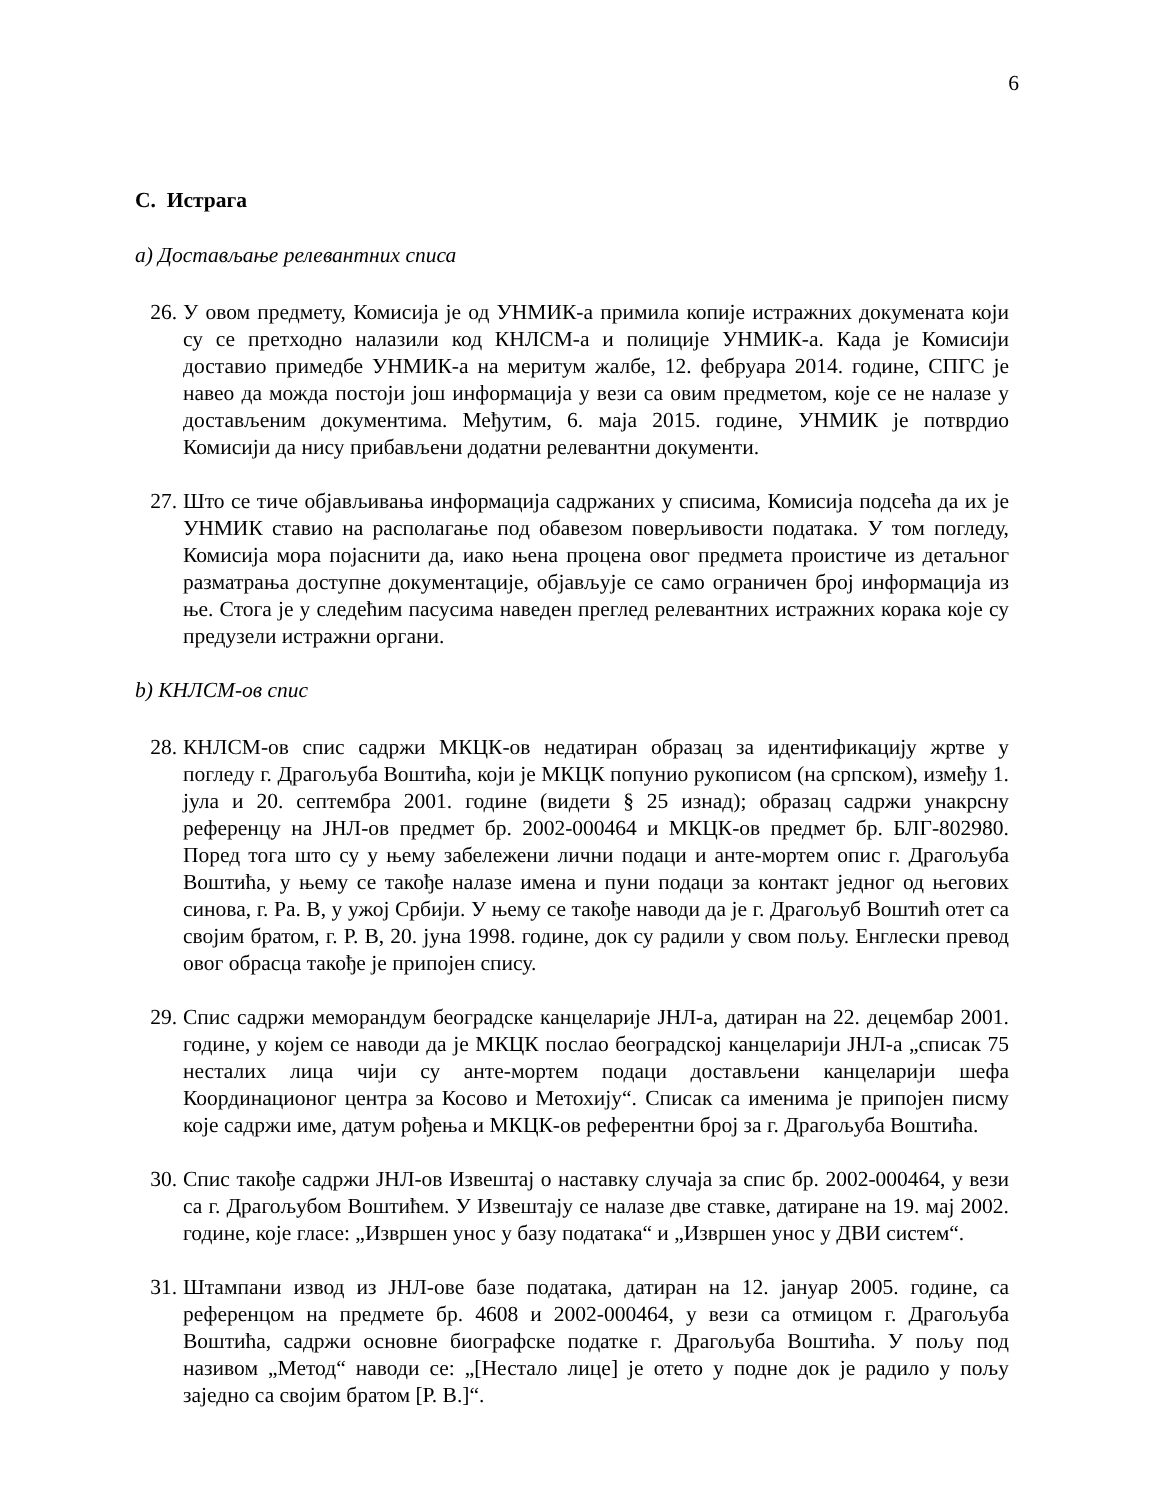6
C. Истрага
а) Достављање релевантних списа
26. У овом предмету, Комисија је од УНМИК-а примила копије истражних докумената који су се претходно налазили код КНЛСМ-а и полиције УНМИК-а. Када је Комисији доставио примедбе УНМИК-а на меритум жалбе, 12. фебруара 2014. године, СПГС је навео да можда постоји још информација у вези са овим предметом, које се не налазе у достављеним документима. Међутим, 6. маја 2015. године, УНМИК је потврдио Комисији да нису прибављени додатни релевантни документи.
27. Што се тиче објављивања информација садржаних у списима, Комисија подсећа да их је УНМИК ставио на располагање под обавезом поверљивости података. У том погледу, Комисија мора појаснити да, иако њена процена овог предмета проистиче из детаљног разматрања доступне документације, објављује се само ограничен број информација из ње. Стога је у следећим пасусима наведен преглед релевантних истражних корака које су предузели истражни органи.
b) КНЛСМ-ов спис
28. КНЛСМ-ов спис садржи МКЦК-ов недатиран образац за идентификацију жртве у погледу г. Драгољуба Воштића, који је МКЦК попунио рукописом (на српском), између 1. јула и 20. септембра 2001. године (видети § 25 изнад); образац садржи унакрсну референцу на ЈНЛ-ов предмет бр. 2002-000464 и МКЦК-ов предмет бр. БЛГ-802980. Поред тога што су у њему забележени лични подаци и анте-мортем опис г. Драгољуба Воштића, у њему се такође налазе имена и пуни подаци за контакт једног од његових синова, г. Ра. В, у ужој Србији. У њему се такође наводи да је г. Драгољуб Воштић отет са својим братом, г. Р. В, 20. јуна 1998. године, док су радили у свом пољу. Енглески превод овог обрасца такође је припојен спису.
29. Спис садржи меморандум београдске канцеларије ЈНЛ-а, датиран на 22. децембар 2001. године, у којем се наводи да је МКЦК послао београдској канцеларији ЈНЛ-а „списак 75 несталих лица чији су анте-мортем подаци достављени канцеларији шефа Координационог центра за Косово и Метохију“. Списак са именима је припојен писму које садржи име, датум рођења и МКЦК-ов референтни број за г. Драгољуба Воштића.
30. Спис такође садржи ЈНЛ-ов Извештај о наставку случаја за спис бр. 2002-000464, у вези са г. Драгољубом Воштићем. У Извештају се налазе две ставке, датиране на 19. мај 2002. године, које гласе: „Извршен унос у базу података“ и „Извршен унос у ДВИ систем“.
31. Штампани извод из ЈНЛ-ове базе података, датиран на 12. јануар 2005. године, са референцом на предмете бр. 4608 и 2002-000464, у вези са отмицом г. Драгољуба Воштића, садржи основне биографске податке г. Драгољуба Воштића. У пољу под називом „Метод“ наводи се: „[Нестало лице] је отето у подне док је радило у пољу заједно са својим братом [Р. В.]“.